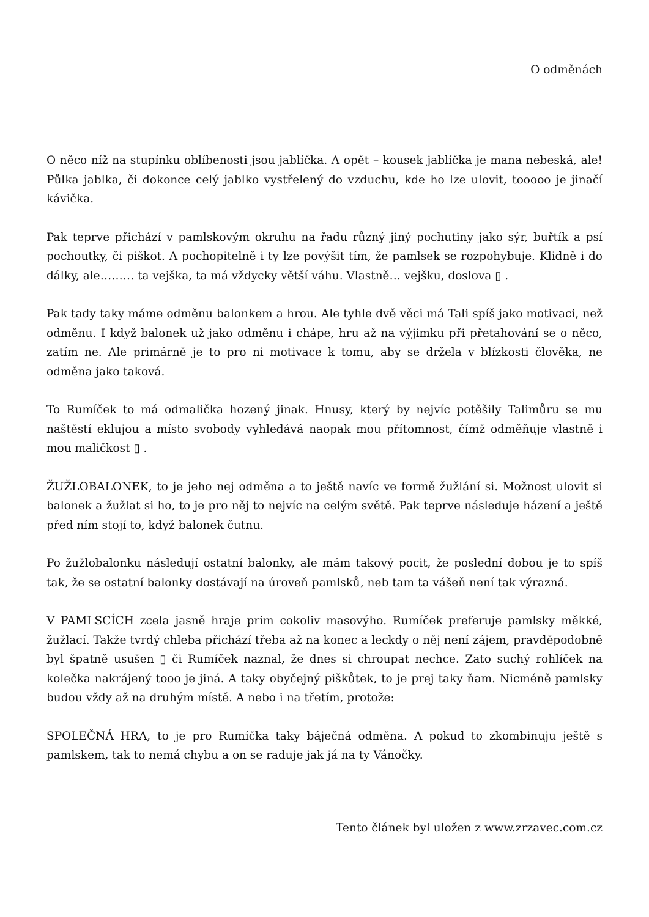O odměnách
O něco níž na stupínku oblíbenosti jsou jablíčka. A opět – kousek jablíčka je mana nebeská, ale! Půlka jablka, či dokonce celý jablko vystřelený do vzduchu, kde ho lze ulovit, tooooo je jinačí kávička.
Pak teprve přichází v pamlskovým okruhu na řadu různý jiný pochutiny jako sýr, buřtík a psí pochoutky, či piškot. A pochopitelně i ty lze povýšit tím, že pamlsek se rozpohybuje. Klidně i do dálky, ale……… ta vejška, ta má vždycky větší váhu. Vlastně… vejšku, doslova ▯ .
Pak tady taky máme odměnu balonkem a hrou. Ale tyhle dvě věci má Tali spíš jako motivaci, než odměnu. I když balonek už jako odměnu i chápe, hru až na výjimku při přetahování se o něco, zatím ne. Ale primárně je to pro ni motivace k tomu, aby se držela v blízkosti člověka, ne odměna jako taková.
To Rumíček to má odmalička hozený jinak. Hnusy, který by nejvíc potěšily Talimůru se mu naštěstí eklujou a místo svobody vyhledává naopak mou přítomnost, čímž odměňuje vlastně i mou maličkost ▯ .
ŽUŽLOBALONEK, to je jeho nej odměna a to ještě navíc ve formě žužlání si. Možnost ulovit si balonek a žužlat si ho, to je pro něj to nejvíc na celým světě. Pak teprve následuje házení a ještě před ním stojí to, když balonek čutnu.
Po žužlobalonku následují ostatní balonky, ale mám takový pocit, že poslední dobou je to spíš tak, že se ostatní balonky dostávají na úroveň pamlsků, neb tam ta vášeň není tak výrazná.
V PAMLSCÍCH zcela jasně hraje prim cokoliv masovýho. Rumíček preferuje pamlsky měkké, žužlací. Takže tvrdý chleba přichází třeba až na konec a leckdy o něj není zájem, pravděpodobně byl špatně usušen ▯ či Rumíček naznal, že dnes si chroupat nechce. Zato suchý rohlíček na kolečka nakrájený tooo je jiná. A taky obyčejný piškůtek, to je prej taky ňam. Nicméně pamlsky budou vždy až na druhým místě. A nebo i na třetím, protože:
SPOLEČNÁ HRA, to je pro Rumíčka taky báječná odměna. A pokud to zkombinuju ještě s pamlskem, tak to nemá chybu a on se raduje jak já na ty Vánočky.
Tento článek byl uložen z www.zrzavec.com.cz